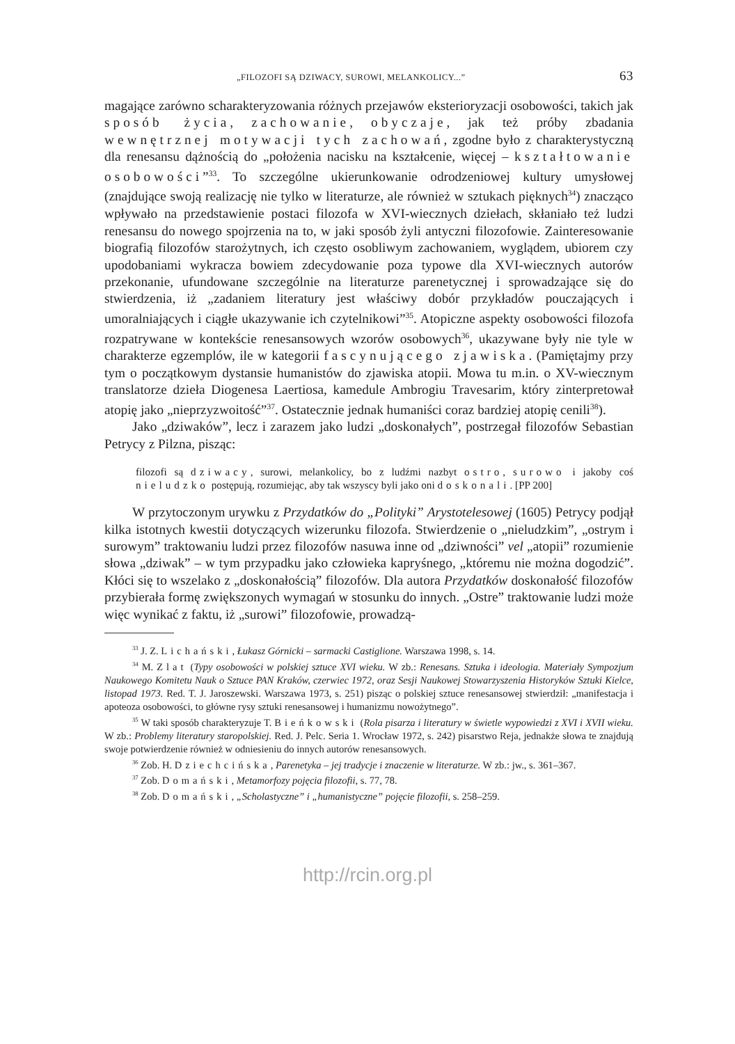„FILOZOFI SĄ DZIWACY, SUROWI, MELANKOLICY...” 63
magające zarówno scharakteryzowania różnych przejawów eksterioryzacji osobowości, takich jak sposób życia, zachowanie, obyczaje, jak też próby zbadania wewnętrznej motywacji tych zachowań, zgodne było z charakterystyczną dla renesansu dążnością do „położenia nacisku na kształcenie, więcej – kształtowanie osobowości”<sup>33</sup>. To szczególne ukierunkowanie odrodzeniowej kultury umysłowej (znajdujące swoją realizację nie tylko w literaturze, ale również w sztukach pięknych<sup>34</sup>) znacząco wpływało na przedstawienie postaci filozofa w XVI-wiecznych dziełach, skłaniało też ludzi renesansu do nowego spojrzenia na to, w jaki sposób żyli antyczni filozofowie. Zainteresowanie biografią filozofów starożytnych, ich często osobliwym zachowaniem, wyglądem, ubiorem czy upodobaniami wykracza bowiem zdecydowanie poza typowe dla XVI-wiecznych autorów przekonanie, ufundowane szczególnie na literaturze parenetycznej i sprowadzające się do stwierdzenia, iż „zadaniem literatury jest właściwy dobór przykładów pouczających i umoralniających i ciągłe ukazywanie ich czytelnikowi”<sup>35</sup>. Atopiczne aspekty osobowości filozofa rozpatrywane w kontekście renesansowych wzorów osobowych<sup>36</sup>, ukazywane były nie tyle w charakterze egzemplów, ile w kategorii fascynującego zjawiska. (Pamiętajmy przy tym o początkowym dystansie humanistów do zjawiska atopii. Mowa tu m.in. o XV-wiecznym translatorze dzieła Diogenesa Laertiosa, kamedule Ambrogiu Travesarim, który zinterpretował atopię jako „nieprzyzwoitość”<sup>37</sup>. Ostatecznie jednak humaniści coraz bardziej atopię cenili<sup>38</sup>).
Jako „dziwaków”, lecz i zarazem jako ludzi „doskonałych”, postrzegał filozofów Sebastian Petrycy z Pilzna, pisząc:
filozofi są dziwacy, surowi, melankolicy, bo z ludźmi nazbyt ostro, surowo i jakoby coś nieludzko postępują, rozumiejąc, aby tak wszyscy byli jako oni doskonali. [PP 200]
W przytoczonym urywku z Przydatków do „Polityki” Arystotelesowej (1605) Petrycy podjął kilka istotnych kwestii dotyczących wizerunku filozofa. Stwierdzenie o „nieludzkim”, „ostrym i surowym” traktowaniu ludzi przez filozofów nasuwa inne od „dziwności” vel „atopii” rozumienie słowa „dziwak” – w tym przypadku jako człowieka kapryśnego, „któremu nie można dogodzić”. Kłóci się to wszelako z „doskonałością” filozofów. Dla autora Przydatków doskonałość filozofów przybierała formę zwiększonych wymagań w stosunku do innych. „Ostre” traktowanie ludzi może więc wynikać z faktu, iż „surowi” filozofowie, prowadzą-
<sup>33</sup> J. Z. Lichański, Łukasz Górnicki – sarmacki Castiglione. Warszawa 1998, s. 14.
<sup>34</sup> M. Zlat (Typy osobowości w polskiej sztuce XVI wieku. W zb.: Renesans. Sztuka i ideologia. Materiały Sympozjum Naukowego Komitetu Nauk o Sztuce PAN Kraków, czerwiec 1972, oraz Sesji Naukowej Stowarzyszenia Historyków Sztuki Kielce, listopad 1973. Red. T. J. Jaroszewski. Warszawa 1973, s. 251) pisząc o polskiej sztuce renesansowej stwierdził: „manifestacja i apoteoza osobowości, to główne rysy sztuki renesansowej i humanizmu nowożytnego”.
<sup>35</sup> W taki sposób charakteryzuje T. Bieńkowski (Rola pisarza i literatury w świetle wypowiedzi z XVI i XVII wieku. W zb.: Problemy literatury staropolskiej. Red. J. Pelc. Seria 1. Wrocław 1972, s. 242) pisarstwo Reja, jednakże słowa te znajdują swoje potwierdzenie również w odniesieniu do innych autorów renesansowych.
<sup>36</sup> Zob. H. Dziechcińska, Parenetyka – jej tradycje i znaczenie w literaturze. W zb.: jw., s. 361–367.
<sup>37</sup> Zob. Domański, Metamorfozy pojęcia filozofii, s. 77, 78.
<sup>38</sup> Zob. Domański, „Scholastyczne” i „humanistyczne” pojęcie filozofii, s. 258–259.
http://rcin.org.pl